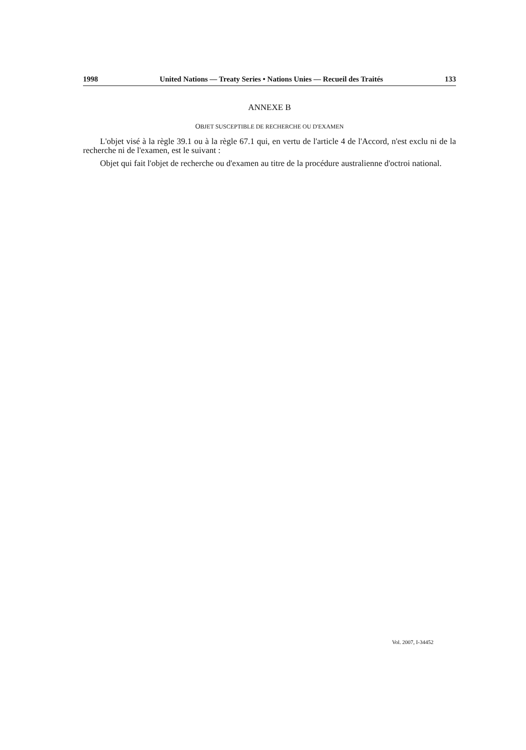1998 United Nations — Treaty Series • Nations Unies — Recueil des Traités 133
ANNEXE B
OBJET SUSCEPTIBLE DE RECHERCHE OU D'EXAMEN
L'objet visé à la règle 39.1 ou à la règle 67.1 qui, en vertu de l'article 4 de l'Accord, n'est exclu ni de la recherche ni de l'examen, est le suivant :
Objet qui fait l'objet de recherche ou d'examen au titre de la procédure australienne d'octroi national.
Vol. 2007, I-34452